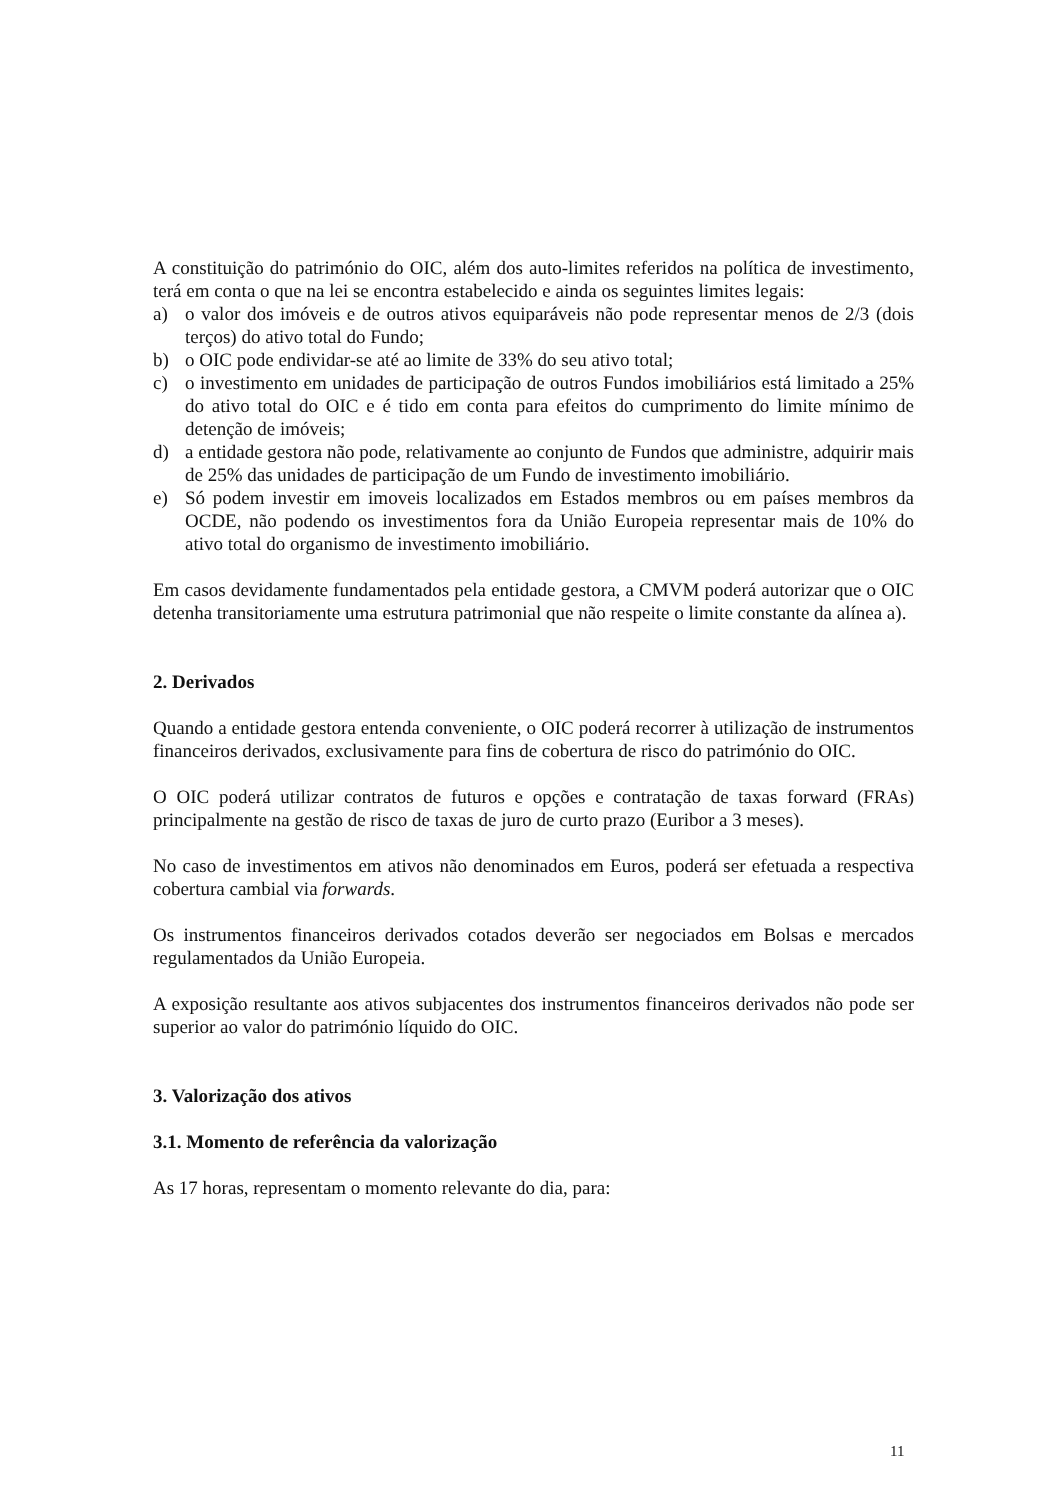A constituição do património do OIC, além dos auto-limites referidos na política de investimento, terá em conta o que na lei se encontra estabelecido e ainda os seguintes limites legais:
a) o valor dos imóveis e de outros ativos equiparáveis não pode representar menos de 2/3 (dois terços) do ativo total do Fundo;
b) o OIC pode endividar-se até ao limite de 33% do seu ativo total;
c) o investimento em unidades de participação de outros Fundos imobiliários está limitado a 25% do ativo total do OIC e é tido em conta para efeitos do cumprimento do limite mínimo de detenção de imóveis;
d) a entidade gestora não pode, relativamente ao conjunto de Fundos que administre, adquirir mais de 25% das unidades de participação de um Fundo de investimento imobiliário.
e) Só podem investir em imoveis localizados em Estados membros ou em países membros da OCDE, não podendo os investimentos fora da União Europeia representar mais de 10% do ativo total do organismo de investimento imobiliário.
Em casos devidamente fundamentados pela entidade gestora, a CMVM poderá autorizar que o OIC detenha transitoriamente uma estrutura patrimonial que não respeite o limite constante da alínea a).
2. Derivados
Quando a entidade gestora entenda conveniente, o OIC poderá recorrer à utilização de instrumentos financeiros derivados, exclusivamente para fins de cobertura de risco do património do OIC.
O OIC poderá utilizar contratos de futuros e opções e contratação de taxas forward (FRAs) principalmente na gestão de risco de taxas de juro de curto prazo (Euribor a 3 meses).
No caso de investimentos em ativos não denominados em Euros, poderá ser efetuada a respectiva cobertura cambial via forwards.
Os instrumentos financeiros derivados cotados deverão ser negociados em Bolsas e mercados regulamentados da União Europeia.
A exposição resultante aos ativos subjacentes dos instrumentos financeiros derivados não pode ser superior ao valor do património líquido do OIC.
3. Valorização dos ativos
3.1. Momento de referência da valorização
As 17 horas, representam o momento relevante do dia, para:
11